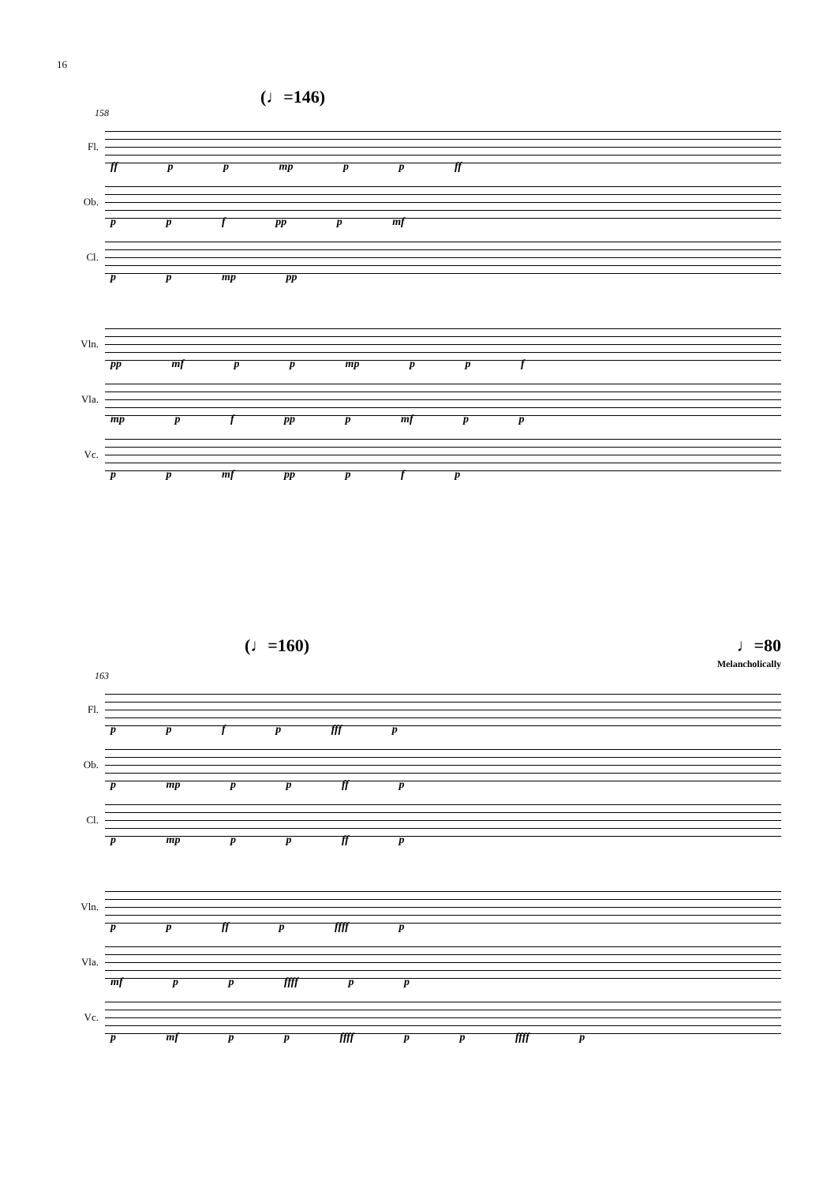16
(♩=146)
158
Fl.
ff p p mp p p ff
Ob.
p p f pp p mf
Cl.
p p mp pp
Vln.
pp mf p p mp p p f
Vla.
mp p f pp p mf p p
Vc.
p p mf pp p f p
(♩=160) ♩=80
Melancholically
163
Fl.
p p f p fff p
Ob.
p mp p p ff p
Cl.
p mp p p ff p
Vln.
p p ff p ffff p
Vla.
mf p p ffff p p
Vc.
p mf p p ffff p p ffff p